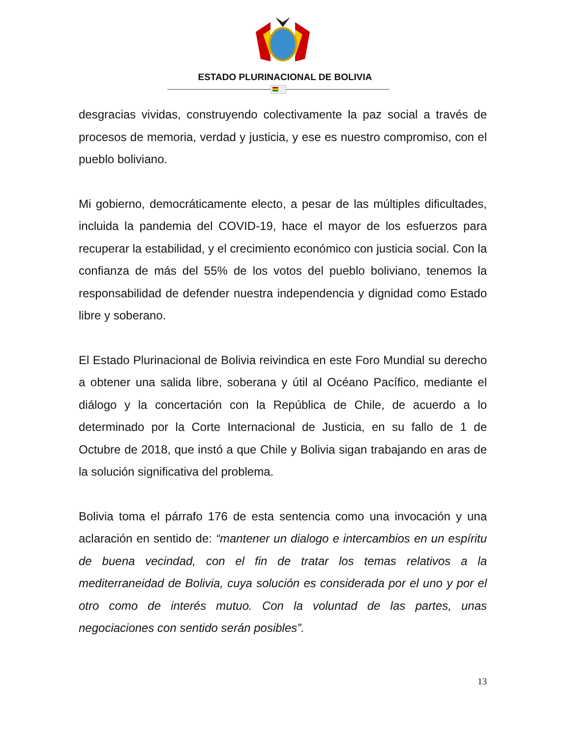ESTADO PLURINACIONAL DE BOLIVIA
desgracias vividas, construyendo colectivamente la paz social a través de procesos de memoria, verdad y justicia, y ese es nuestro compromiso, con el pueblo boliviano.
Mi gobierno, democráticamente electo, a pesar de las múltiples dificultades, incluida la pandemia del COVID-19, hace el mayor de los esfuerzos para recuperar la estabilidad, y el crecimiento económico con justicia social. Con la confianza de más del 55% de los votos del pueblo boliviano, tenemos la responsabilidad de defender nuestra independencia y dignidad como Estado libre y soberano.
El Estado Plurinacional de Bolivia reivindica en este Foro Mundial su derecho a obtener una salida libre, soberana y útil al Océano Pacífico, mediante el diálogo y la concertación con la República de Chile, de acuerdo a lo determinado por la Corte Internacional de Justicia, en su fallo de 1 de Octubre de 2018, que instó a que Chile y Bolivia sigan trabajando en aras de la solución significativa del problema.
Bolivia toma el párrafo 176 de esta sentencia como una invocación y una aclaración en sentido de: “mantener un dialogo e intercambios en un espíritu de buena vecindad, con el fin de tratar los temas relativos a la mediterraneidad de Bolivia, cuya solución es considerada por el uno y por el otro como de interés mutuo. Con la voluntad de las partes, unas negociaciones con sentido serán posibles”.
13